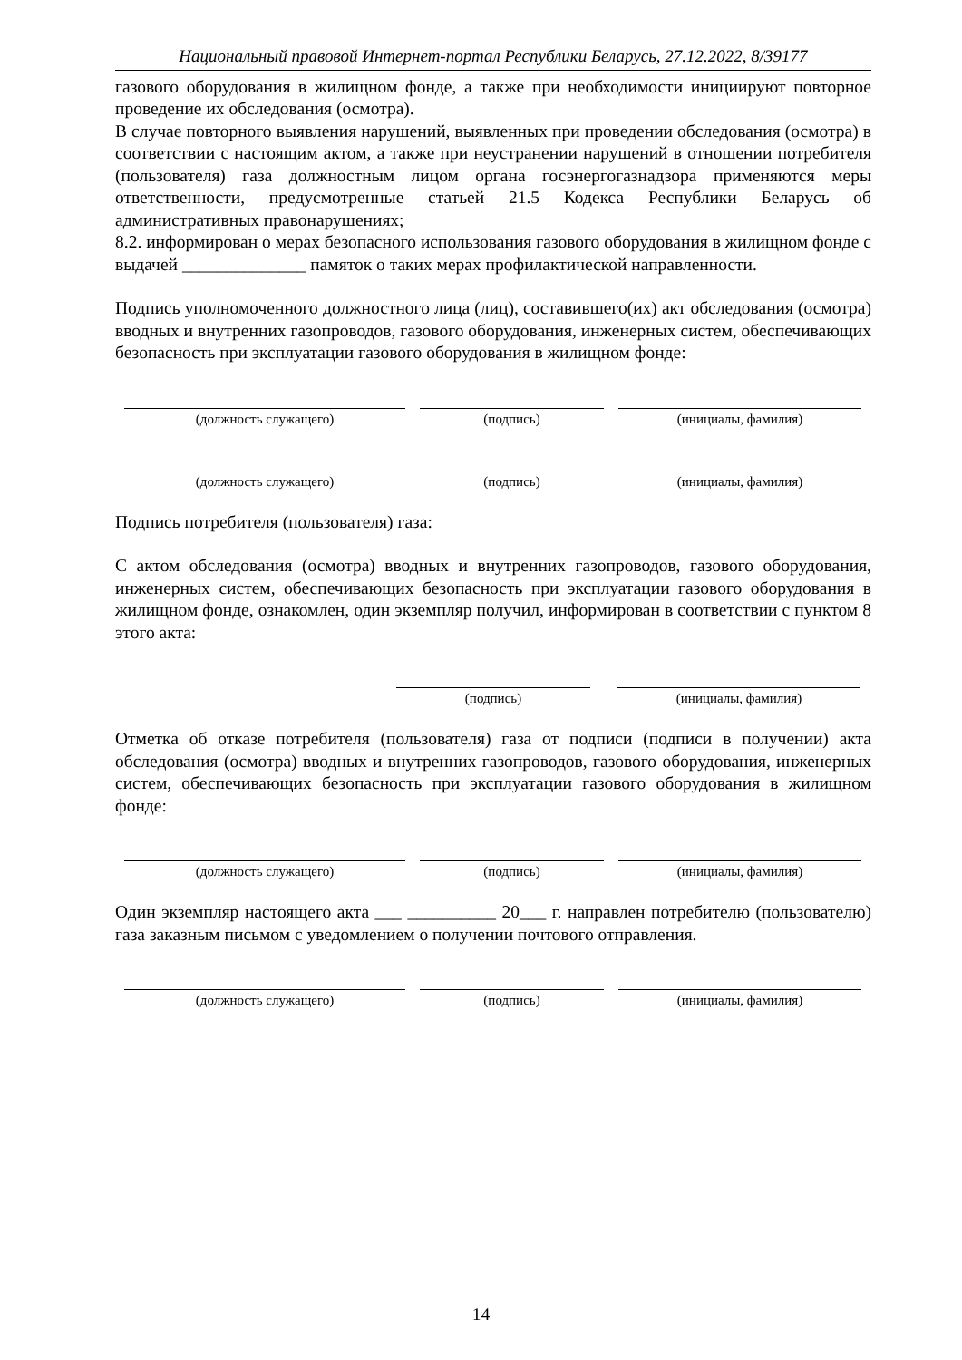Национальный правовой Интернет-портал Республики Беларусь, 27.12.2022, 8/39177
газового оборудования в жилищном фонде, а также при необходимости инициируют повторное проведение их обследования (осмотра).
В случае повторного выявления нарушений, выявленных при проведении обследования (осмотра) в соответствии с настоящим актом, а также при неустранении нарушений в отношении потребителя (пользователя) газа должностным лицом органа госэнергогазнадзора применяются меры ответственности, предусмотренные статьей 21.5 Кодекса Республики Беларусь об административных правонарушениях;
8.2. информирован о мерах безопасного использования газового оборудования в жилищном фонде с выдачей ______________ памяток о таких мерах профилактической направленности.
Подпись уполномоченного должностного лица (лиц), составившего(их) акт обследования (осмотра) вводных и внутренних газопроводов, газового оборудования, инженерных систем, обеспечивающих безопасность при эксплуатации газового оборудования в жилищном фонде:
(должность служащего) (подпись) (инициалы, фамилия)
(должность служащего) (подпись) (инициалы, фамилия)
Подпись потребителя (пользователя) газа:
С актом обследования (осмотра) вводных и внутренних газопроводов, газового оборудования, инженерных систем, обеспечивающих безопасность при эксплуатации газового оборудования в жилищном фонде, ознакомлен, один экземпляр получил, информирован в соответствии с пунктом 8 этого акта:
(подпись) (инициалы, фамилия)
Отметка об отказе потребителя (пользователя) газа от подписи (подписи в получении) акта обследования (осмотра) вводных и внутренних газопроводов, газового оборудования, инженерных систем, обеспечивающих безопасность при эксплуатации газового оборудования в жилищном фонде:
(должность служащего) (подпись) (инициалы, фамилия)
Один экземпляр настоящего акта ___ __________ 20___ г. направлен потребителю (пользователю) газа заказным письмом с уведомлением о получении почтового отправления.
(должность служащего) (подпись) (инициалы, фамилия)
14